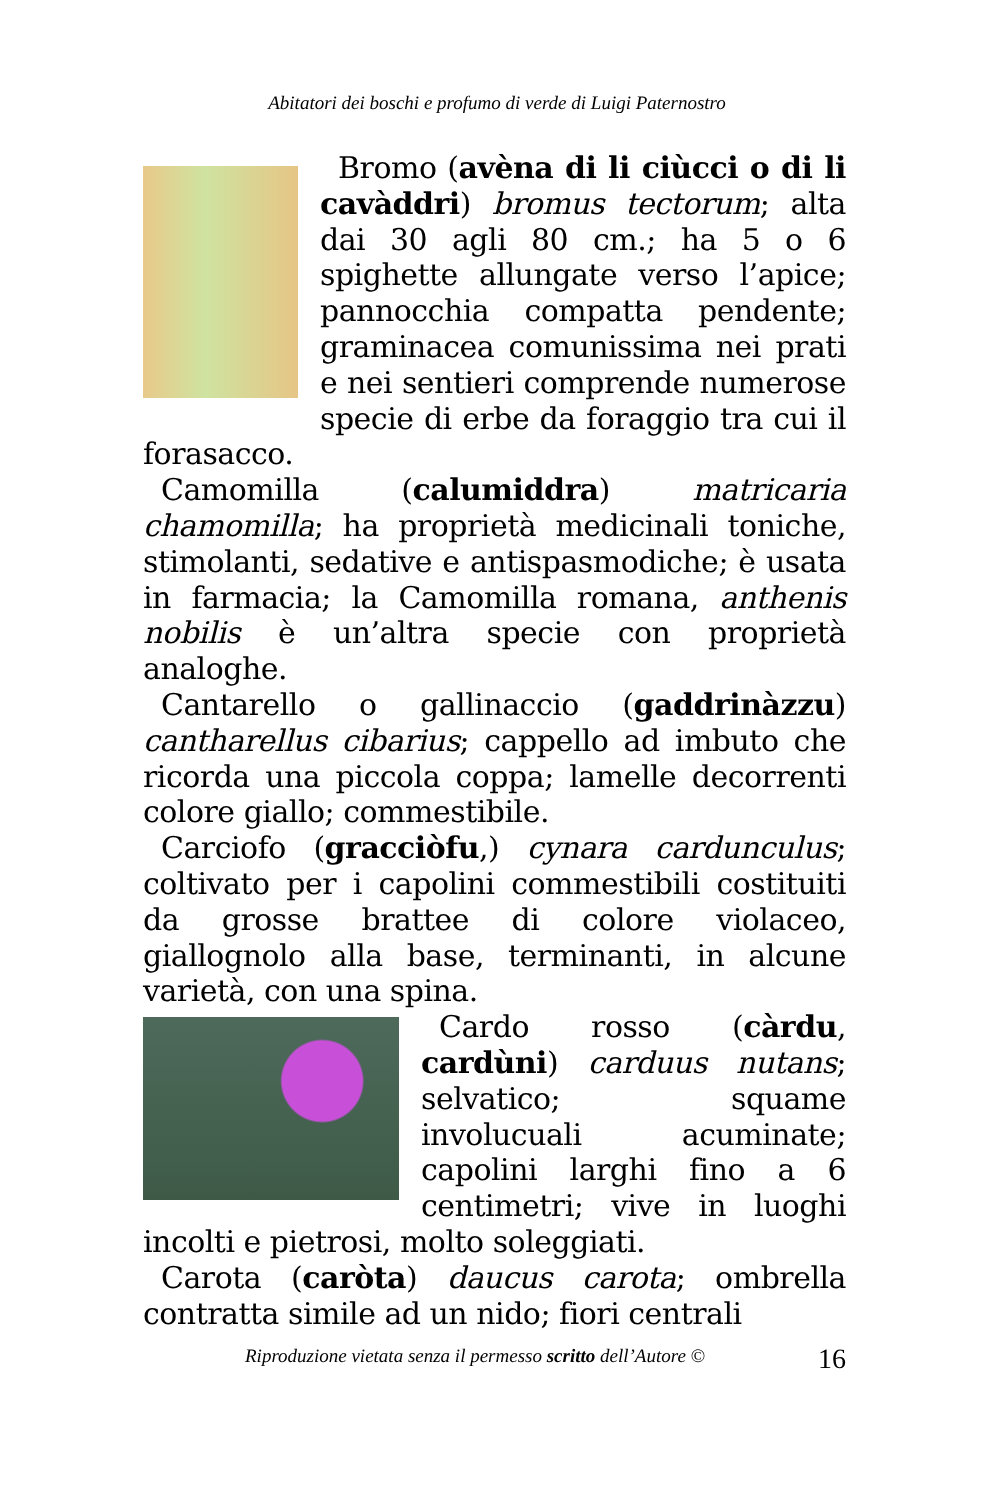Abitatori dei boschi e profumo di verde di Luigi Paternostro
Bromo (avèna di li ciùcci o di li cavàddri) bromus tectorum; alta dai 30 agli 80 cm.; ha 5 o 6 spighette allungate verso l’apice; pannocchia compatta pendente; graminacea comunissima nei prati e nei sentieri comprende numerose specie di erbe da foraggio tra cui il forasacco.
Camomilla (calumiddra) matricaria chamomilla; ha proprietà medicinali toniche, stimolanti, sedative e antispasmodiche; è usata in farmacia; la Camomilla romana, anthenis nobilis è un’altra specie con proprietà analoghe.
Cantarello o gallinaccio (gaddrinàzzu) cantharellus cibarius; cappello ad imbuto che ricorda una piccola coppa; lamelle decorrenti colore giallo; commestibile.
Carciofo (gracciòfu,) cynara cardunculus; coltivato per i capolini commestibili costituiti da grosse brattee di colore violaceo, giallognolo alla base, terminanti, in alcune varietà, con una spina.
Cardo rosso (càrdu, cardùni) carduus nutans; selvatico; squame involucuali acuminate; capolini larghi fino a 6 centimetri; vive in luoghi incolti e pietrosi, molto soleggiati.
Carota (caròta) daucus carota; ombrella contratta simile ad un nido; fiori centrali
Riproduzione vietata senza il permesso scritto dell’Autore ©
16